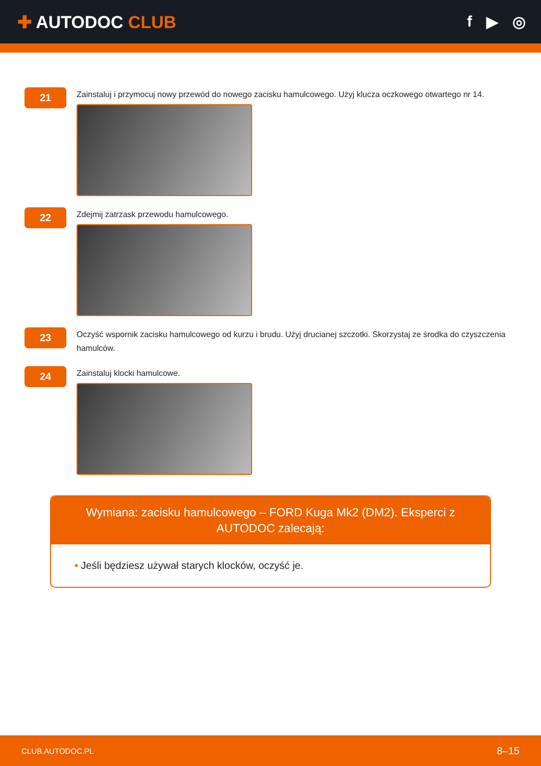✚ AUTODOC CLUB f ▶ ◎
21
Zainstaluj i przymocuj nowy przewód do nowego zacisku hamulcowego. Użyj klucza oczkowego otwartego nr 14.
22
Zdejmij zatrzask przewodu hamulcowego.
23
Oczyść wspornik zacisku hamulcowego od kurzu i brudu. Użyj drucianej szczotki. Skorzystaj ze środka do czyszczenia hamulców.
24
Zainstaluj klocki hamulcowe.
Wymiana: zacisku hamulcowego – FORD Kuga Mk2 (DM2). Eksperci z AUTODOC zalecają:
• Jeśli będziesz używał starych klocków, oczyść je.
CLUB.AUTODOC.PL 8–15